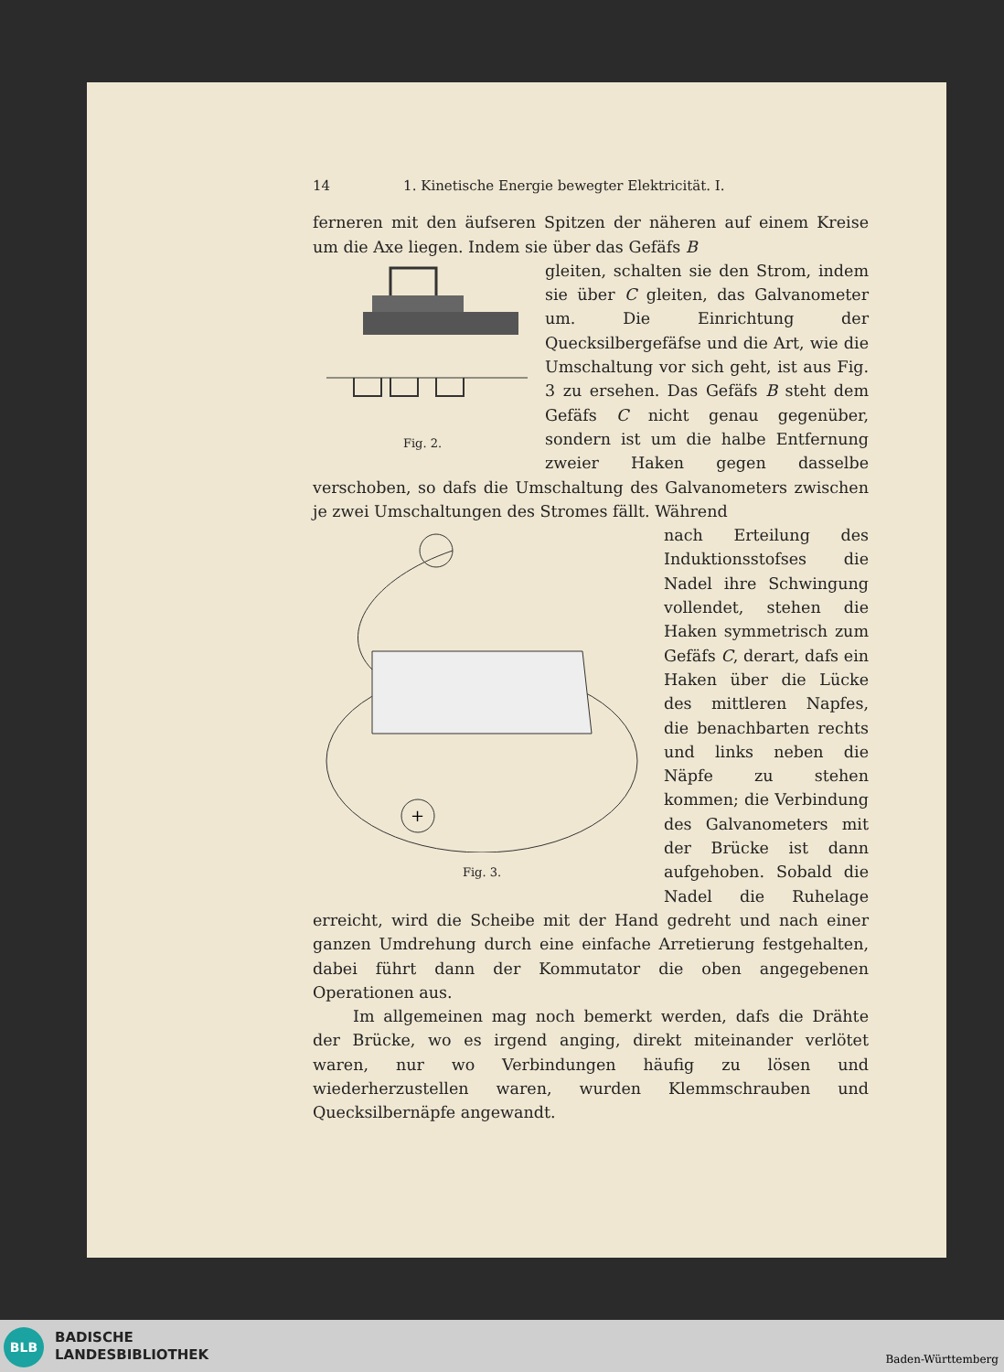14 1. Kinetische Energie bewegter Elektricität. I.
ferneren mit den äufseren Spitzen der näheren auf einem Kreise um die Axe liegen. Indem sie über das Gefäfs B
Fig. 2.
gleiten, schalten sie den Strom, indem sie über C gleiten, das Galvanometer um. Die Einrichtung der Quecksilbergefäfse und die Art, wie die Umschaltung vor sich geht, ist aus Fig. 3 zu ersehen. Das Gefäfs B steht dem Gefäfs C nicht genau gegenüber, sondern ist um die halbe Entfernung zweier Haken gegen dasselbe verschoben, so dafs die Umschaltung des Galvanometers zwischen je zwei Umschaltungen des Stromes fällt. Während
+
Fig. 3.
nach Erteilung des Induktionsstofses die Nadel ihre Schwingung vollendet, stehen die Haken symmetrisch zum Gefäfs C, derart, dafs ein Haken über die Lücke des mittleren Napfes, die benachbarten rechts und links neben die Näpfe zu stehen kommen; die Verbindung des Galvanometers mit der Brücke ist dann aufgehoben. Sobald die Nadel die Ruhelage erreicht, wird die Scheibe mit der Hand gedreht und nach einer ganzen Umdrehung durch eine einfache Arretierung festgehalten, dabei führt dann der Kommutator die oben angegebenen Operationen aus.
Im allgemeinen mag noch bemerkt werden, dafs die Drähte der Brücke, wo es irgend anging, direkt miteinander verlötet waren, nur wo Verbindungen häufig zu lösen und wiederherzustellen waren, wurden Klemmschrauben und Quecksilbernäpfe angewandt.
BLB
BADISCHE
LANDESBIBLIOTHEK
Baden-Württemberg